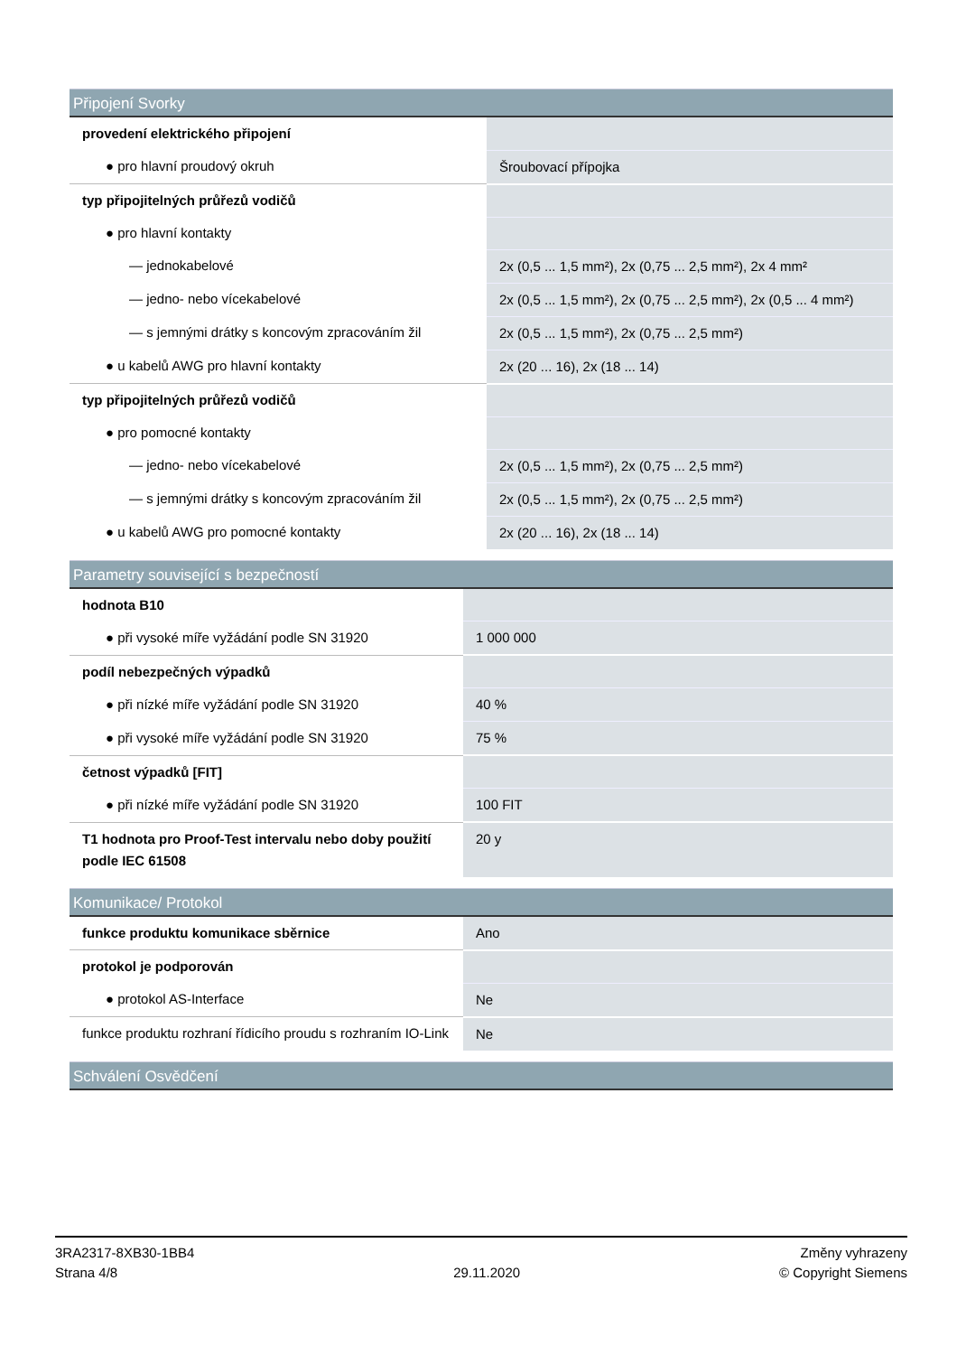| Připojení Svorky | |
| --- | --- |
| provedení elektrického připojení | |
| ● pro hlavní proudový okruh | Šroubovací přípojka |
| typ připojitelných průřezů vodičů | |
| ● pro hlavní kontakty | |
| — jednokabelové | 2x (0,5 ... 1,5 mm²), 2x (0,75 ... 2,5 mm²), 2x 4 mm² |
| — jedno- nebo vícekabelové | 2x (0,5 ... 1,5 mm²), 2x (0,75 ... 2,5 mm²), 2x (0,5 ... 4 mm²) |
| — s jemnými drátky s koncovým zpracováním žil | 2x (0,5 ... 1,5 mm²), 2x (0,75 ... 2,5 mm²) |
| ● u kabelů AWG pro hlavní kontakty | 2x (20 ... 16), 2x (18 ... 14) |
| typ připojitelných průřezů vodičů | |
| ● pro pomocné kontakty | |
| — jedno- nebo vícekabelové | 2x (0,5 ... 1,5 mm²), 2x (0,75 ... 2,5 mm²) |
| — s jemnými drátky s koncovým zpracováním žil | 2x (0,5 ... 1,5 mm²), 2x (0,75 ... 2,5 mm²) |
| ● u kabelů AWG pro pomocné kontakty | 2x (20 ... 16), 2x (18 ... 14) |
| Parametry související s bezpečností | |
| --- | --- |
| hodnota B10 | |
| ● při vysoké míře vyžádání podle SN 31920 | 1 000 000 |
| podíl nebezpečných výpadků | |
| ● při nízké míře vyžádání podle SN 31920 | 40 % |
| ● při vysoké míře vyžádání podle SN 31920 | 75 % |
| četnost výpadků [FIT] | |
| ● při nízké míře vyžádání podle SN 31920 | 100 FIT |
| T1 hodnota pro Proof-Test intervalu nebo doby použití podle IEC 61508 | 20 y |
| Komunikace/ Protokol | |
| --- | --- |
| funkce produktu komunikace sběrnice | Ano |
| protokol je podporován | |
| ● protokol AS-Interface | Ne |
| funkce produktu rozhraní řídicího proudu s rozhraním IO-Link | Ne |
| Schválení Osvědčení |
| --- |
3RA2317-8XB30-1BB4
Strana 4/8
29.11.2020
Změny vyhrazeny
© Copyright Siemens